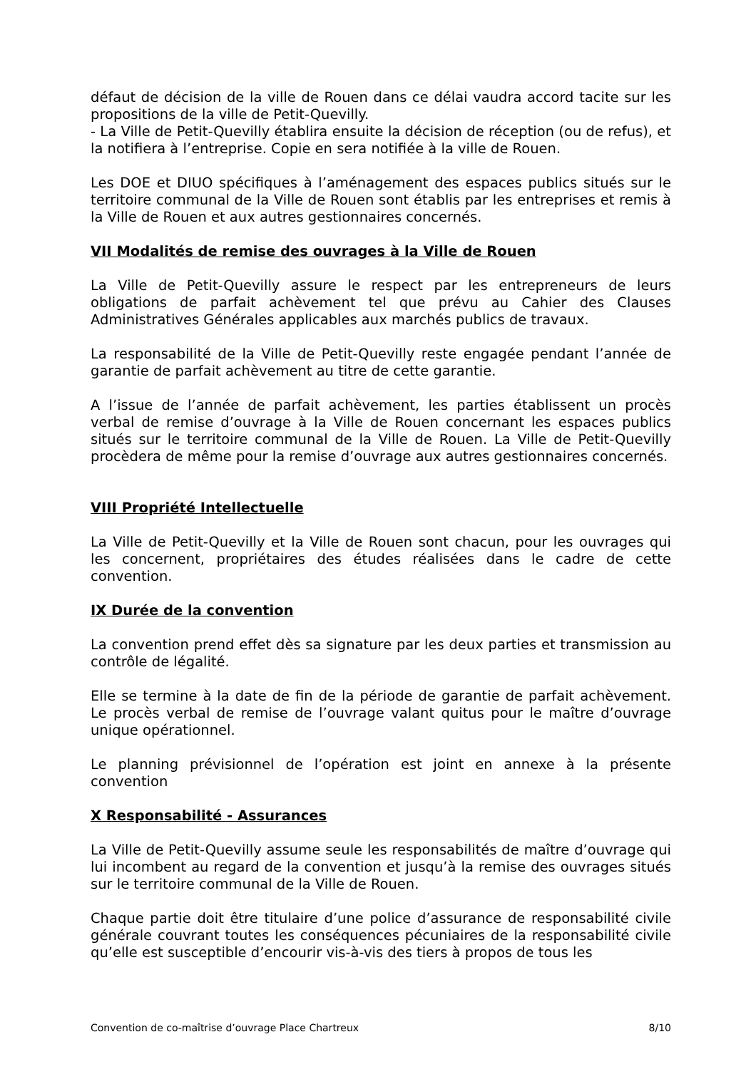défaut de décision de la ville de Rouen dans ce délai vaudra accord tacite sur les propositions de la ville de Petit-Quevilly.
- La Ville de Petit-Quevilly établira ensuite la décision de réception (ou de refus), et la notifiera à l’entreprise. Copie en sera notifiée à la ville de Rouen.
Les DOE et DIUO spécifiques à l’aménagement des espaces publics situés sur le territoire communal de la Ville de Rouen sont établis par les entreprises et remis à la Ville de Rouen et aux autres gestionnaires concernés.
VII Modalités de remise des ouvrages à la Ville de Rouen
La Ville de Petit-Quevilly assure le respect par les entrepreneurs de leurs obligations de parfait achèvement tel que prévu au Cahier des Clauses Administratives Générales applicables aux marchés publics de travaux.
La responsabilité de la Ville de Petit-Quevilly reste engagée pendant l’année de garantie de parfait achèvement au titre de cette garantie.
A l’issue de l’année de parfait achèvement, les parties établissent un procès verbal de remise d’ouvrage à la Ville de Rouen concernant les espaces publics situés sur le territoire communal de la Ville de Rouen. La Ville de Petit-Quevilly procèdera de même pour la remise d’ouvrage aux autres gestionnaires concernés.
VIII Propriété Intellectuelle
La Ville de Petit-Quevilly et la Ville de Rouen sont chacun, pour les ouvrages qui les concernent, propriétaires des études réalisées dans le cadre de cette convention.
IX Durée de la convention
La convention prend effet dès sa signature par les deux parties et transmission au contrôle de légalité.
Elle se termine à la date de fin de la période de garantie de parfait achèvement. Le procès verbal de remise de l’ouvrage valant quitus pour le maître d’ouvrage unique opérationnel.
Le planning prévisionnel de l’opération est joint en annexe à la présente convention
X Responsabilité - Assurances
La Ville de Petit-Quevilly assume seule les responsabilités de maître d’ouvrage qui lui incombent au regard de la convention et jusqu’à la remise des ouvrages situés sur le territoire communal de la Ville de Rouen.
Chaque partie doit être titulaire d’une police d’assurance de responsabilité civile générale couvrant toutes les conséquences pécuniaires de la responsabilité civile qu’elle est susceptible d’encourir vis-à-vis des tiers à propos de tous les
Convention de co-maîtrise d’ouvrage Place Chartreux 8/10